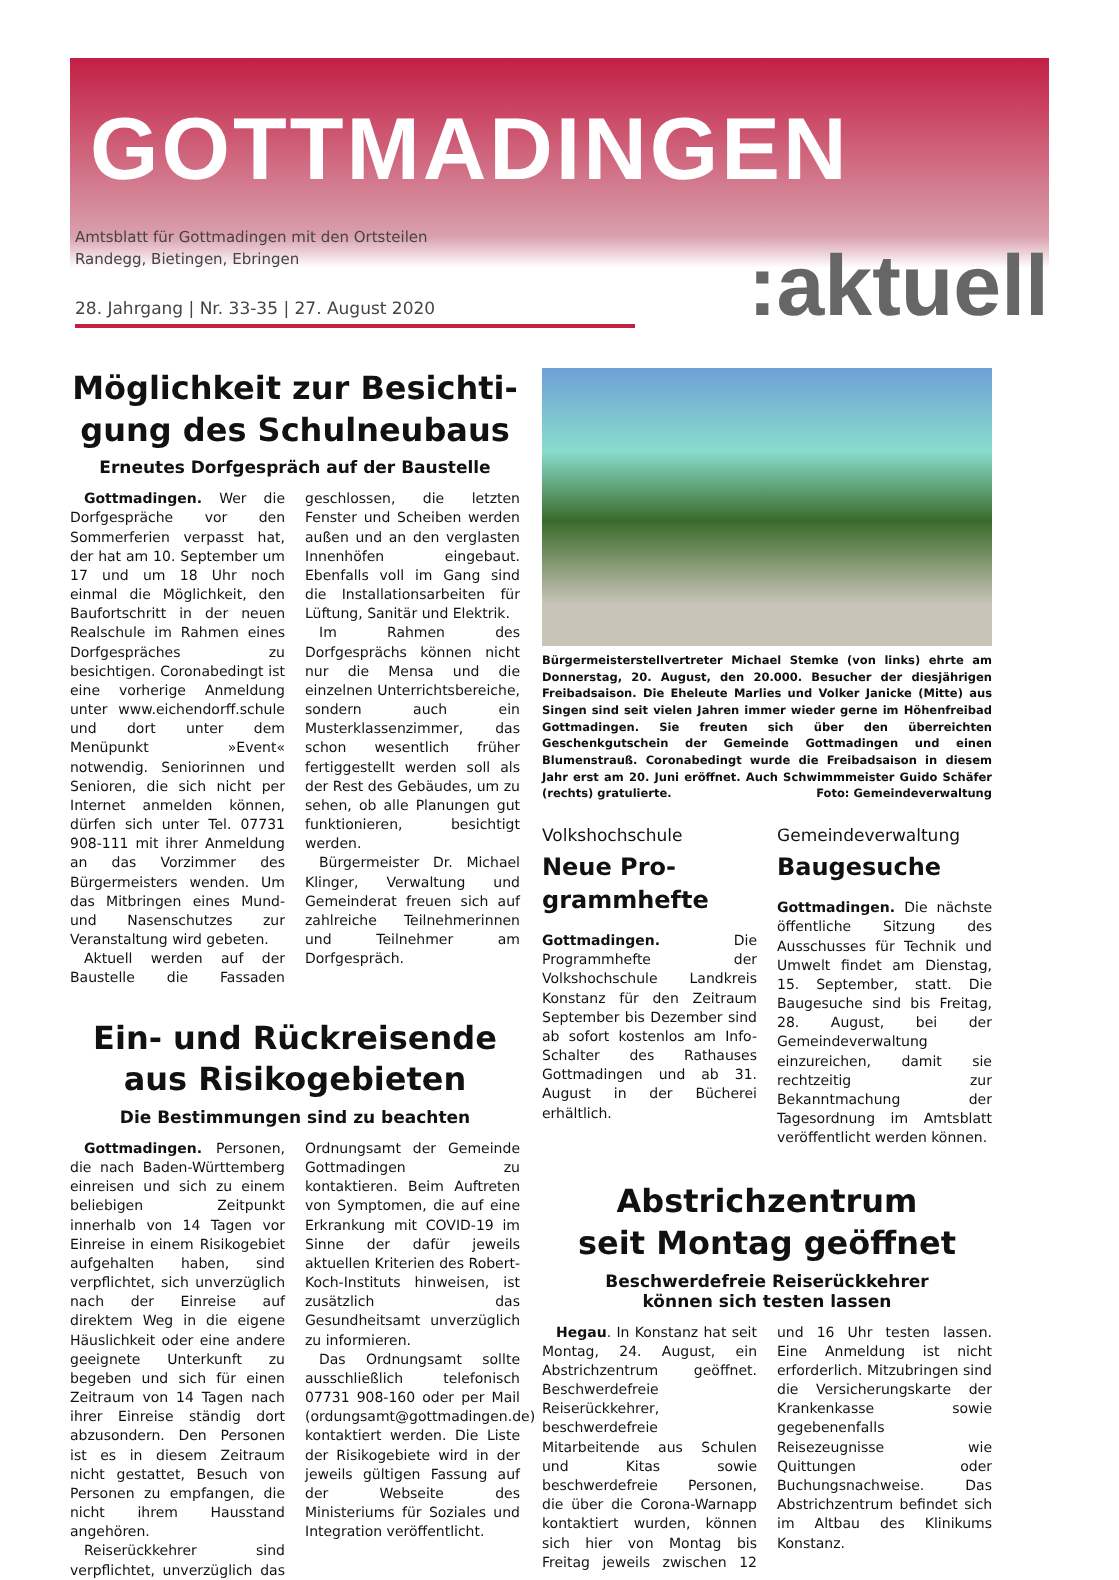GOTTMADINGEN
Amtsblatt für Gottmadingen mit den Ortsteilen
Randegg, Bietingen, Ebringen
28. Jahrgang | Nr. 33-35 | 27. August 2020
:aktuell
Möglichkeit zur Besichti-
gung des Schulneubaus
Erneutes Dorfgespräch auf der Baustelle
Gottmadingen. Wer die Dorfgespräche vor den Sommerferien verpasst hat, der hat am 10. September um 17 und um 18 Uhr noch einmal die Möglichkeit, den Baufortschritt in der neuen Realschule im Rahmen eines Dorfgespräches zu besichtigen. Coronabedingt ist eine vorherige Anmeldung unter www.eichendorff.schule und dort unter dem Menüpunkt »Event« notwendig. Seniorinnen und Senioren, die sich nicht per Internet anmelden können, dürfen sich unter Tel. 07731 908-111 mit ihrer Anmeldung an das Vorzimmer des Bürgermeisters wenden. Um das Mitbringen eines Mund- und Nasenschutzes zur Veranstaltung wird gebeten.
Aktuell werden auf der Baustelle die Fassaden geschlossen, die letzten Fenster und Scheiben werden außen und an den verglasten Innenhöfen eingebaut. Ebenfalls voll im Gang sind die Installationsarbeiten für Lüftung, Sanitär und Elektrik.
Im Rahmen des Dorfgesprächs können nicht nur die Mensa und die einzelnen Unterrichtsbereiche, sondern auch ein Musterklassenzimmer, das schon wesentlich früher fertiggestellt werden soll als der Rest des Gebäudes, um zu sehen, ob alle Planungen gut funktionieren, besichtigt werden.
Bürgermeister Dr. Michael Klinger, Verwaltung und Gemeinderat freuen sich auf zahlreiche Teilnehmerinnen und Teilnehmer am Dorfgespräch.
Ein- und Rückreisende
aus Risikogebieten
Die Bestimmungen sind zu beachten
Gottmadingen. Personen, die nach Baden-Württemberg einreisen und sich zu einem beliebigen Zeitpunkt innerhalb von 14 Tagen vor Einreise in einem Risikogebiet aufgehalten haben, sind verpflichtet, sich unverzüglich nach der Einreise auf direktem Weg in die eigene Häuslichkeit oder eine andere geeignete Unterkunft zu begeben und sich für einen Zeitraum von 14 Tagen nach ihrer Einreise ständig dort abzusondern. Den Personen ist es in diesem Zeitraum nicht gestattet, Besuch von Personen zu empfangen, die nicht ihrem Hausstand angehören.
Reiserückkehrer sind verpflichtet, unverzüglich das Ordnungsamt der Gemeinde Gottmadingen zu kontaktieren. Beim Auftreten von Symptomen, die auf eine Erkrankung mit COVID-19 im Sinne der dafür jeweils aktuellen Kriterien des Robert-Koch-Instituts hinweisen, ist zusätzlich das Gesundheitsamt unverzüglich zu informieren.
Das Ordnungsamt sollte ausschließlich telefonisch 07731 908-160 oder per Mail (ordungsamt@gottmadingen.de) kontaktiert werden. Die Liste der Risikogebiete wird in der jeweils gültigen Fassung auf der Webseite des Ministeriums für Soziales und Integration veröffentlicht.
Bürgermeisterstellvertreter Michael Stemke (von links) ehrte am Donnerstag, 20. August, den 20.000. Besucher der diesjährigen Freibadsaison. Die Eheleute Marlies und Volker Janicke (Mitte) aus Singen sind seit vielen Jahren immer wieder gerne im Höhenfreibad Gottmadingen. Sie freuten sich über den überreichten Geschenkgutschein der Gemeinde Gottmadingen und einen Blumenstrauß. Coronabedingt wurde die Freibadsaison in diesem Jahr erst am 20. Juni eröffnet. Auch Schwimmmeister Guido Schäfer (rechts) gratulierte. Foto: Gemeindeverwaltung
Volkshochschule
Neue Pro-
grammhefte
Gottmadingen. Die Programmhefte der Volkshochschule Landkreis Konstanz für den Zeitraum September bis Dezember sind ab sofort kostenlos am Info-Schalter des Rathauses Gottmadingen und ab 31. August in der Bücherei erhältlich.
Gemeindeverwaltung
Baugesuche
Gottmadingen. Die nächste öffentliche Sitzung des Ausschusses für Technik und Umwelt findet am Dienstag, 15. September, statt. Die Baugesuche sind bis Freitag, 28. August, bei der Gemeindeverwaltung einzureichen, damit sie rechtzeitig zur Bekanntmachung der Tagesordnung im Amtsblatt veröffentlicht werden können.
Abstrichzentrum
seit Montag geöffnet
Beschwerdefreie Reiserückkehrer
können sich testen lassen
Hegau. In Konstanz hat seit Montag, 24. August, ein Abstrichzentrum geöffnet. Beschwerdefreie Reiserückkehrer, beschwerdefreie Mitarbeitende aus Schulen und Kitas sowie beschwerdefreie Personen, die über die Corona-Warnapp kontaktiert wurden, können sich hier von Montag bis Freitag jeweils zwischen 12 und 16 Uhr testen lassen. Eine Anmeldung ist nicht erforderlich. Mitzubringen sind die Versicherungskarte der Krankenkasse sowie gegebenenfalls Reisezeugnisse wie Quittungen oder Buchungsnachweise. Das Abstrichzentrum befindet sich im Altbau des Klinikums Konstanz.